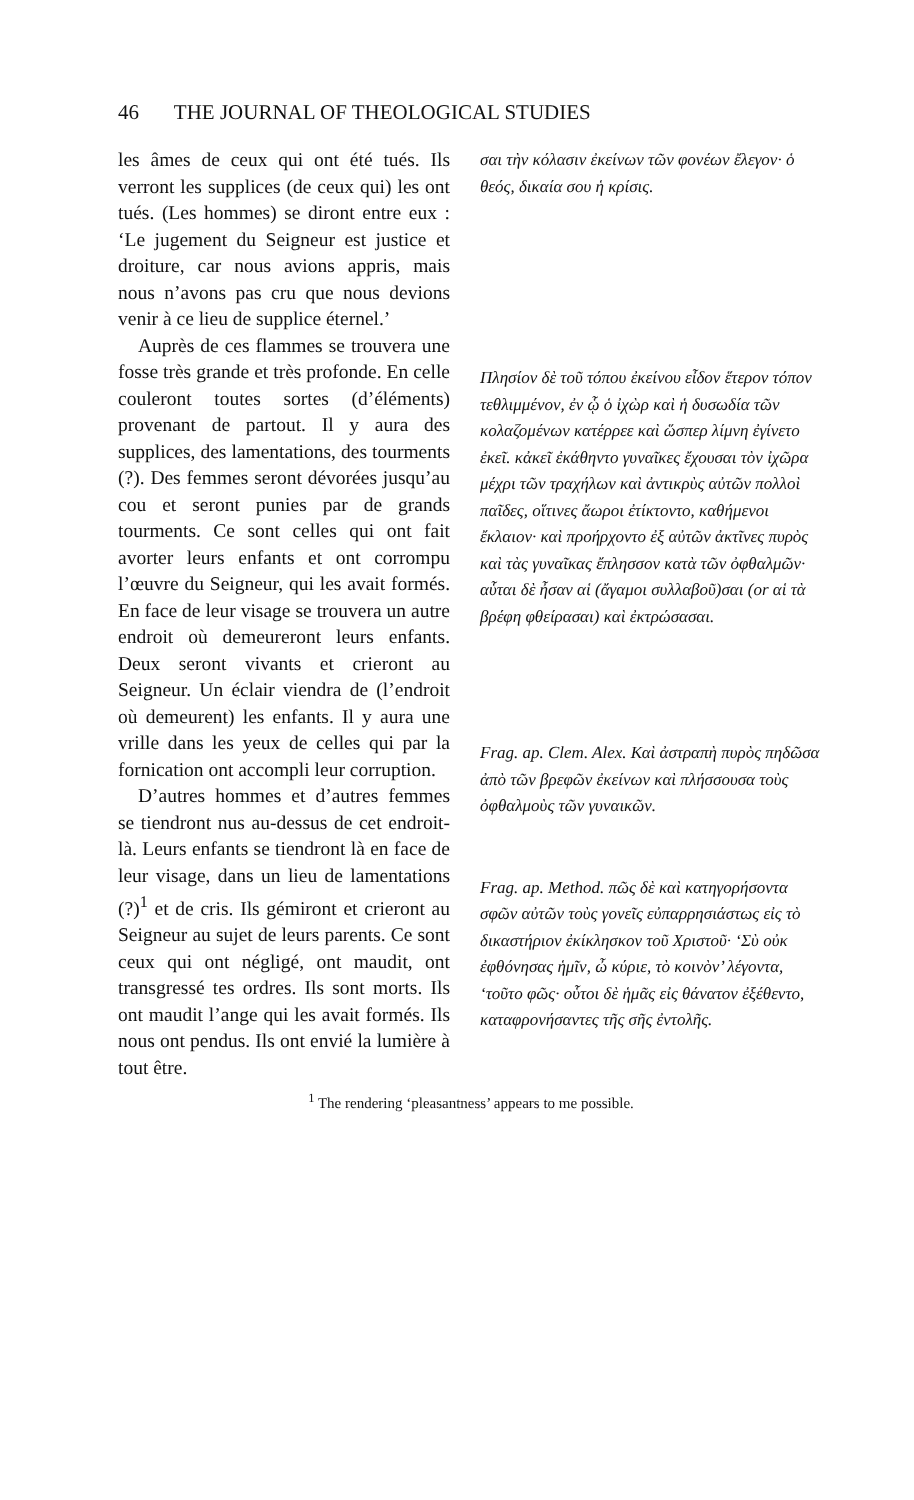46 THE JOURNAL OF THEOLOGICAL STUDIES
les âmes de ceux qui ont été tués. Ils verront les supplices (de ceux qui) les ont tués. (Les hommes) se diront entre eux : ‘Le jugement du Seigneur est justice et droiture, car nous avions appris, mais nous n’avons pas cru que nous devions venir à ce lieu de supplice éternel.’
Auprès de ces flammes se trouvera une fosse très grande et très profonde. En celle couleront toutes sortes (d’éléments) provenant de partout. Il y aura des supplices, des lamentations, des tourments (?). Des femmes seront dévorées jusqu’au cou et seront punies par de grands tourments. Ce sont celles qui ont fait avorter leurs enfants et ont corrompu l’œuvre du Seigneur, qui les avait formés. En face de leur visage se trouvera un autre endroit où demeureront leurs enfants. Deux seront vivants et crieront au Seigneur. Un éclair viendra de (l’endroit où demeurent) les enfants. Il y aura une vrille dans les yeux de celles qui par la fornication ont accompli leur corruption.
D’autres hommes et d’autres femmes se tiendront nus au-dessus de cet endroit-là. Leurs enfants se tiendront là en face de leur visage, dans un lieu de lamentations (?)<sup>1</sup> et de cris. Ils gémiront et crieront au Seigneur au sujet de leurs parents. Ce sont ceux qui ont négligé, ont maudit, ont transgressé tes ordres. Ils sont morts. Ils ont maudit l’ange qui les avait formés. Ils nous ont pendus. Ils ont envié la lumière à tout être.
σαι τὴν κόλασιν ἐκείνων τῶν φονέων ἔλεγον· ὁ θεός, δικαία σου ἡ κρίσις.
Πλησίον δὲ τοῦ τόπου ἐκείνου εἶδον ἕτερον τόπον τεθλιμμένον, ἐν ᾧ ὁ ἰχὼρ καὶ ἡ δυσωδία τῶν κολαζομένων κατέρρεε καὶ ὥσπερ λίμνη ἐγίνετο ἐκεῖ. κἀκεῖ ἐκάθηντο γυναῖκες ἔχουσαι τὸν ἰχῶρα μέχρι τῶν τραχήλων καὶ ἀντικρὺς αὐτῶν πολλοὶ παῖδες, οἵτινες ἄωροι ἐτίκτοντο, καθήμενοι ἔκλαιον· καὶ προήρχοντο ἐξ αὐτῶν ἀκτῖνες πυρὸς καὶ τὰς γυναῖκας ἔπλησσον κατὰ τῶν ὀφθαλμῶν· αὗται δὲ ἦσαν αἱ (ἄγαμοι συλλαβοῦ)σαι (or αἱ τὰ βρέφη φθείρασαι) καὶ ἐκτρώσασαι.
Frag. ap. Clem. Alex. Καὶ ἀστραπὴ πυρὸς πηδῶσα ἀπὸ τῶν βρεφῶν ἐκείνων καὶ πλήσσουσα τοὺς ὀφθαλμοὺς τῶν γυναικῶν.
Frag. ap. Method. πῶς δὲ καὶ κατηγορήσοντα σφῶν αὐτῶν τοὺς γονεῖς εὐπαρρησιάστως εἰς τὸ δικαστήριον ἐκίκλησκον τοῦ Χριστοῦ· ‘Σὺ οὐκ ἐφθόνησας ἡμῖν, ὦ κύριε, τὸ κοινὸν’ λέγοντα, ‘τοῦτο φῶς· οὗτοι δὲ ἡμᾶς εἰς θάνατον ἐξέθεντο, καταφρονήσαντες τῆς σῆς ἐντολῆς.
<sup>1</sup> The rendering ‘pleasantness’ appears to me possible.